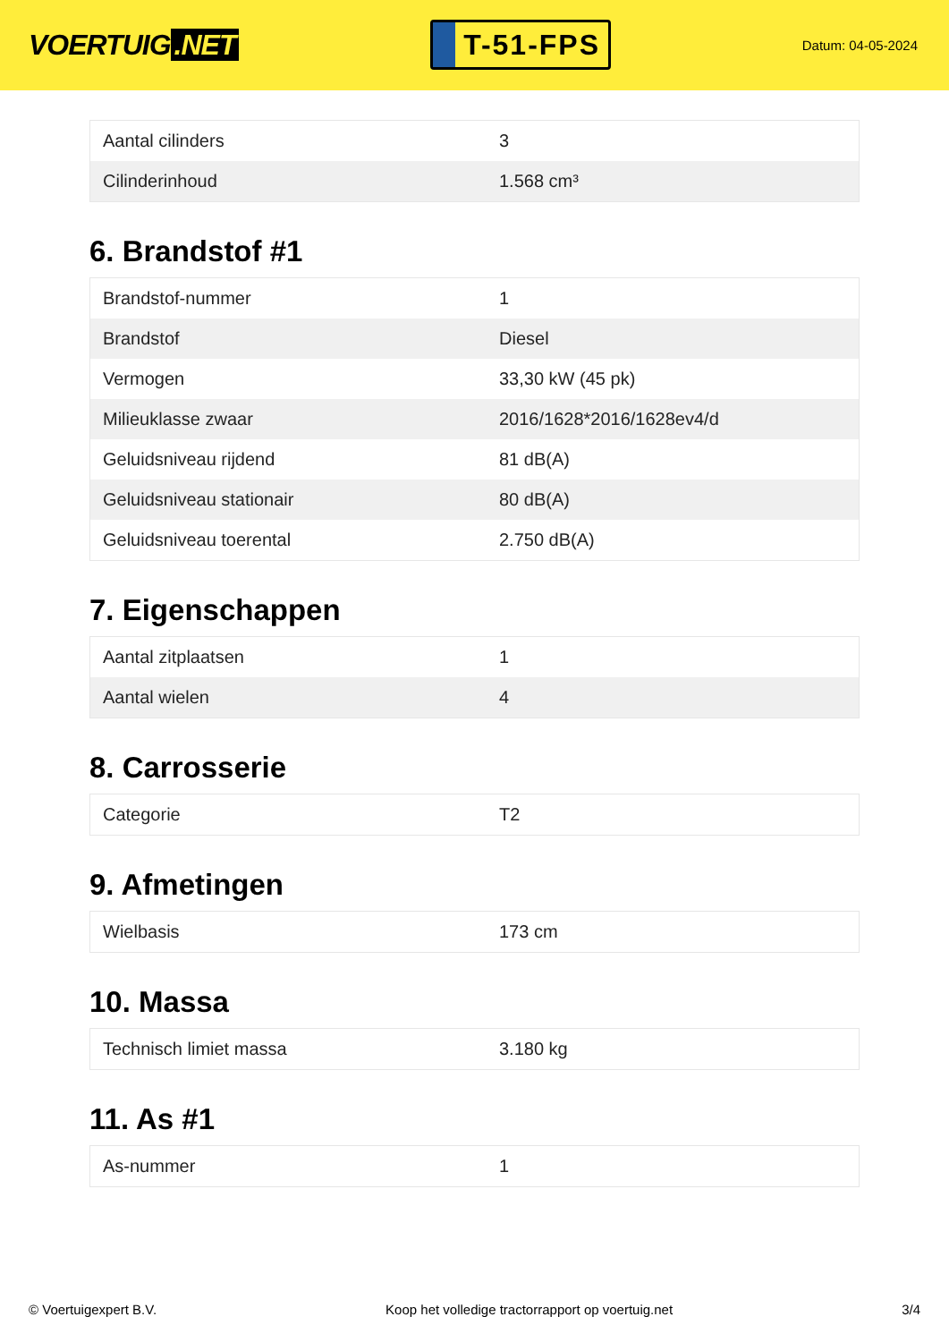VOERTUIG.NET
T-51-FPS
Datum: 04-05-2024
| Aantal cilinders | 3 |
| Cilinderinhoud | 1.568 cm³ |
6. Brandstof #1
| Brandstof-nummer | 1 |
| Brandstof | Diesel |
| Vermogen | 33,30 kW (45 pk) |
| Milieuklasse zwaar | 2016/1628*2016/1628ev4/d |
| Geluidsniveau rijdend | 81 dB(A) |
| Geluidsniveau stationair | 80 dB(A) |
| Geluidsniveau toerental | 2.750 dB(A) |
7. Eigenschappen
| Aantal zitplaatsen | 1 |
| Aantal wielen | 4 |
8. Carrosserie
| Categorie | T2 |
9. Afmetingen
| Wielbasis | 173 cm |
10. Massa
| Technisch limiet massa | 3.180 kg |
11. As #1
| As-nummer | 1 |
© Voertuigexpert B.V. Koop het volledige tractorrapport op voertuig.net 3/4